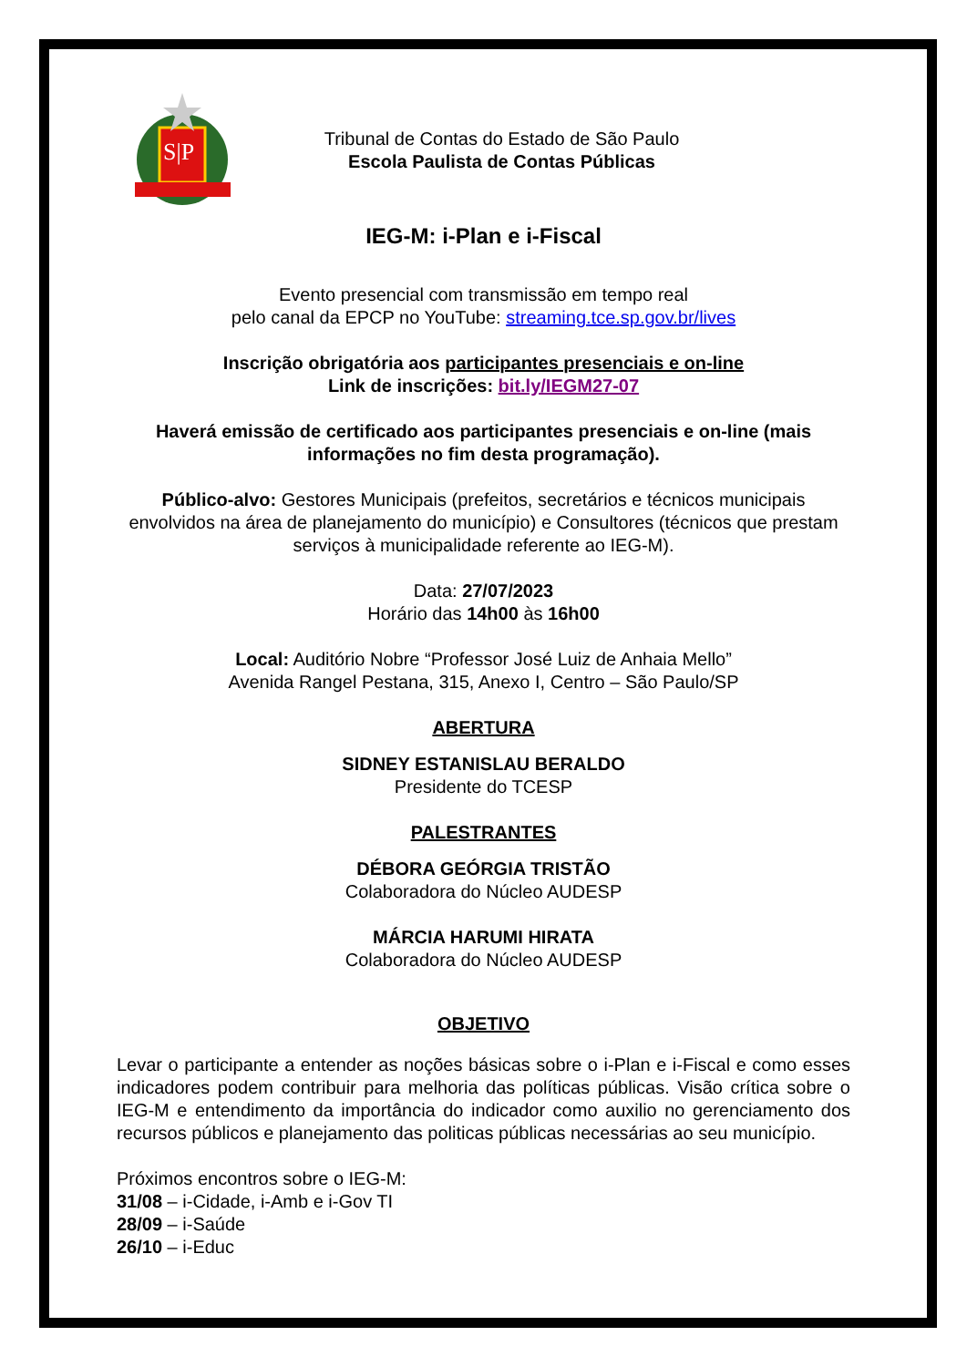S|P
Tribunal de Contas do Estado de São Paulo
Escola Paulista de Contas Públicas
IEG-M: i-Plan e i-Fiscal
Evento presencial com transmissão em tempo real
pelo canal da EPCP no YouTube: streaming.tce.sp.gov.br/lives
Inscrição obrigatória aos participantes presenciais e on-line
Link de inscrições: bit.ly/IEGM27-07
Haverá emissão de certificado aos participantes presenciais e on-line (mais informações no fim desta programação).
Público-alvo: Gestores Municipais (prefeitos, secretários e técnicos municipais envolvidos na área de planejamento do município) e Consultores (técnicos que prestam serviços à municipalidade referente ao IEG-M).
Data: 27/07/2023
Horário das 14h00 às 16h00
Local: Auditório Nobre “Professor José Luiz de Anhaia Mello”
Avenida Rangel Pestana, 315, Anexo I, Centro – São Paulo/SP
ABERTURA
SIDNEY ESTANISLAU BERALDO
Presidente do TCESP
PALESTRANTES
DÉBORA GEÓRGIA TRISTÃO
Colaboradora do Núcleo AUDESP
MÁRCIA HARUMI HIRATA
Colaboradora do Núcleo AUDESP
OBJETIVO
Levar o participante a entender as noções básicas sobre o i-Plan e i-Fiscal e como esses indicadores podem contribuir para melhoria das políticas públicas. Visão crítica sobre o IEG-M e entendimento da importância do indicador como auxilio no gerenciamento dos recursos públicos e planejamento das politicas públicas necessárias ao seu município.
Próximos encontros sobre o IEG-M:
31/08 – i-Cidade, i-Amb e i-Gov TI
28/09 – i-Saúde
26/10 – i-Educ